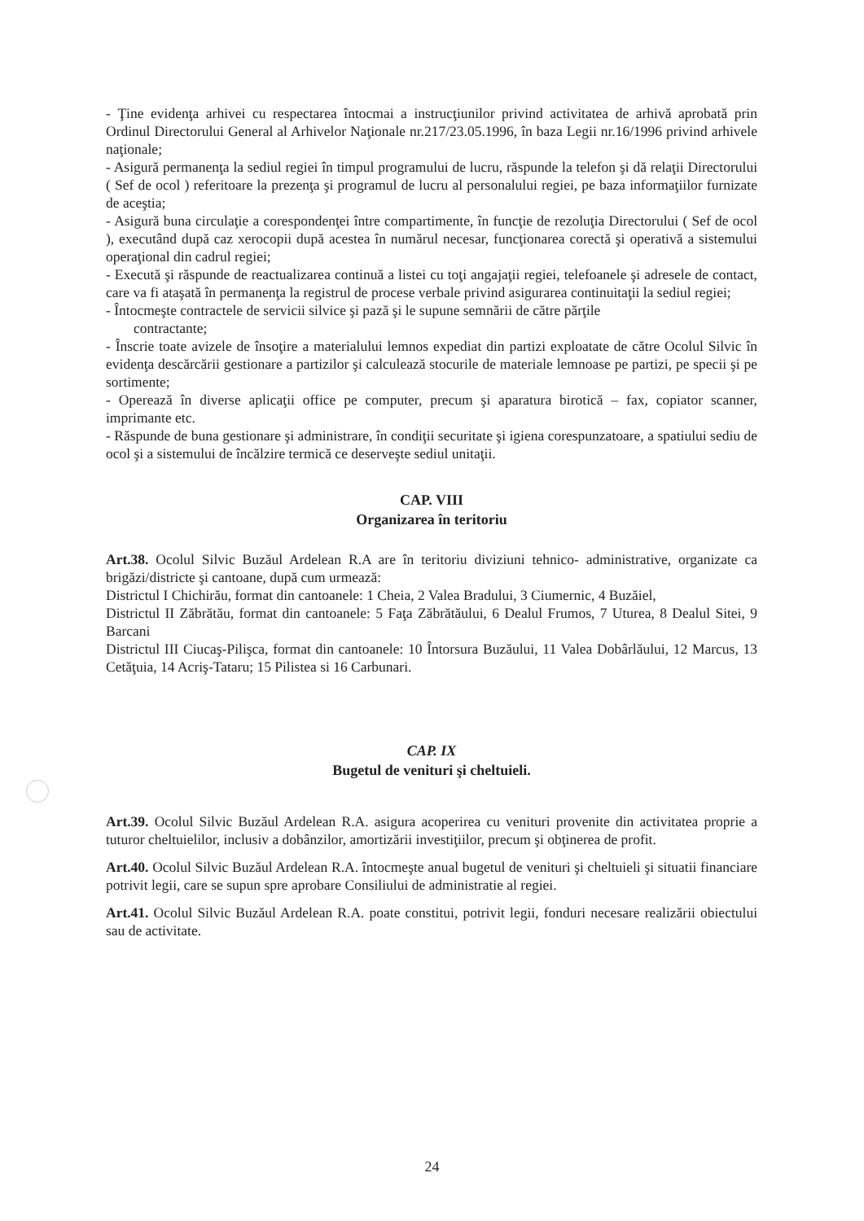- Ţine evidenţa arhivei cu respectarea întocmai a instrucţiunilor privind activitatea de arhivă aprobată prin Ordinul Directorului General al Arhivelor Naţionale nr.217/23.05.1996, în baza Legii nr.16/1996 privind arhivele naţionale;
- Asigură permanenţa la sediul regiei în timpul programului de lucru, răspunde la telefon şi dă relaţii Directorului ( Sef de ocol ) referitoare la prezenţa şi programul de lucru al personalului regiei, pe baza informaţiilor furnizate de aceştia;
- Asigură buna circulaţie a corespondenţei între compartimente, în funcţie de rezoluţia Directorului ( Sef de ocol ), executând după caz xerocopii după acestea în numărul necesar, funcţionarea corectă şi operativă a sistemului operaţional din cadrul regiei;
- Execută şi răspunde de reactualizarea continuă a listei cu toţi angajaţii regiei, telefoanele şi adresele de contact, care va fi ataşată în permanenţa la registrul de procese verbale privind asigurarea continuitaţii la sediul regiei;
- Întocmeşte contractele de servicii silvice şi pază şi le supune semnării de către părţile
contractante;
- Înscrie toate avizele de însoţire a materialului lemnos expediat din partizi exploatate de către Ocolul Silvic în evidenţa descărcării gestionare a partizilor şi calculează stocurile de materiale lemnoase pe partizi, pe specii şi pe sortimente;
- Operează în diverse aplicaţii office pe computer, precum şi aparatura birotică – fax, copiator scanner, imprimante etc.
- Răspunde de buna gestionare şi administrare, în condiţii securitate şi igiena corespunzatoare, a spatiului sediu de ocol şi a sistemului de încălzire termică ce deserveşte sediul unitaţii.
CAP. VIII
Organizarea în teritoriu
Art.38. Ocolul Silvic Buzăul Ardelean R.A are în teritoriu diviziuni tehnico- administrative, organizate ca brigăzi/districte şi cantoane, după cum urmează:
Districtul I Chichirău, format din cantoanele: 1 Cheia, 2 Valea Bradului, 3 Ciumernic, 4 Buzăiel,
Districtul II Zăbrătău, format din cantoanele: 5 Faţa Zăbrătăului, 6 Dealul Frumos, 7 Uturea, 8 Dealul Sitei, 9 Barcani
Districtul III Ciucaş-Pilişca, format din cantoanele: 10 Întorsura Buzăului, 11 Valea Dobârlăului, 12 Marcus, 13 Cetăţuia, 14 Acriş-Tataru; 15 Pilistea si 16 Carbunari.
CAP. IX
Bugetul de venituri şi cheltuieli.
Art.39. Ocolul Silvic Buzăul Ardelean R.A. asigura acoperirea cu venituri provenite din activitatea proprie a tuturor cheltuielilor, inclusiv a dobânzilor, amortizării investiţiilor, precum şi obţinerea de profit.
Art.40. Ocolul Silvic Buzăul Ardelean R.A. întocmeşte anual bugetul de venituri şi cheltuieli şi situatii financiare potrivit legii, care se supun spre aprobare Consiliului de administratie al regiei.
Art.41. Ocolul Silvic Buzăul Ardelean R.A. poate constitui, potrivit legii, fonduri necesare realizării obiectului sau de activitate.
24